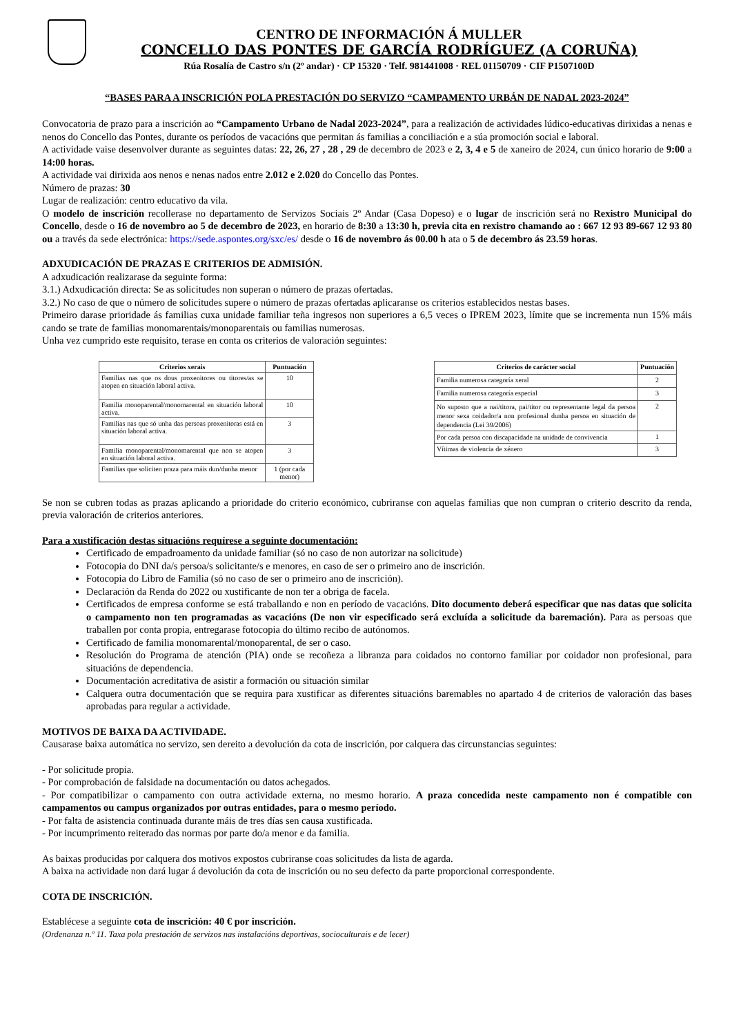CENTRO DE INFORMACIÓN Á MULLER
CONCELLO DAS PONTES DE GARCÍA RODRÍGUEZ (A CORUÑA)
Rúa Rosalía de Castro s/n (2º andar) · CP 15320 · Telf. 981441008 · REL 01150709 · CIF P1507100D
“BASES PARA A INSCRICIÓN POLA PRESTACIÓN DO SERVIZO “CAMPAMENTO URBÁN DE NADAL 2023-2024”
Convocatoria de prazo para a inscrición ao “Campamento Urbano de Nadal 2023-2024”, para a realización de actividades lúdico-educativas dirixidas a nenas e nenos do Concello das Pontes, durante os períodos de vacacións que permitan ás familias a conciliación e a súa promoción social e laboral.
A actividade vaise desenvolver durante as seguintes datas: 22, 26, 27 , 28 , 29 de decembro de 2023 e 2, 3, 4 e 5 de xaneiro de 2024, cun único horario de 9:00 a 14:00 horas.
A actividade vai dirixida aos nenos e nenas nados entre 2.012 e 2.020 do Concello das Pontes.
Número de prazas: 30
Lugar de realización: centro educativo da vila.
O modelo de inscrición recollerase no departamento de Servizos Sociais 2º Andar (Casa Dopeso) e o lugar de inscrición será no Rexistro Municipal do Concello, desde o 16 de novembro ao 5 de decembro de 2023, en horario de 8:30 a 13:30 h, previa cita en rexistro chamando ao : 667 12 93 89-667 12 93 80 ou a través da sede electrónica: https://sede.aspontes.org/sxc/es/ desde o 16 de novembro ás 00.00 h ata o 5 de decembro ás 23.59 horas.
ADXUDICACIÓN DE PRAZAS E CRITERIOS DE ADMISIÓN.
A adxudicación realizarase da seguinte forma:
3.1.) Adxudicación directa: Se as solicitudes non superan o número de prazas ofertadas.
3.2.) No caso de que o número de solicitudes supere o número de prazas ofertadas aplicaranse os criterios establecidos nestas bases.
Primeiro darase prioridade ás familias cuxa unidade familiar teña ingresos non superiores a 6,5 veces o IPREM 2023, límite que se incrementa nun 15% máis cando se trate de familias monomarentais/monoparentais ou familias numerosas.
Unha vez cumprido este requisito, terase en conta os criterios de valoración seguintes:
| Criterios xerais | Puntuación |
| --- | --- |
| Familias nas que os dous proxenitores ou titores/as se atopen en situación laboral activa. | 10 |
| Familia monoparental/monomarental en situación laboral activa. | 10 |
| Familias nas que só unha das persoas proxenitoras está en situación laboral activa. | 3 |
| Familia monoparental/monomarental que non se atopen en situación laboral activa. | 3 |
| Familias que soliciten praza para máis dun/dunha menor | 1 (por cada menor) |
| Criterios de carácter social | Puntuación |
| --- | --- |
| Familia numerosa categoría xeral | 2 |
| Familia numerosa categoría especial | 3 |
| No suposto que a nai/titora, pai/titor ou representante legal da persoa menor sexa coidador/a non profesional dunha persoa en situación de dependencia (Lei 39/2006) | 2 |
| Por cada persoa con discapacidade na unidade de convivencia | 1 |
| Vítimas de violencia de xénero | 3 |
Se non se cubren todas as prazas aplicando a prioridade do criterio económico, cubriranse con aquelas familias que non cumpran o criterio descrito da renda, previa valoración de criterios anteriores.
Para a xustificación destas situacións requírese a seguinte documentación:
Certificado de empadroamento da unidade familiar (só no caso de non autorizar na solicitude)
Fotocopia do DNI da/s persoa/s solicitante/s e menores, en caso de ser o primeiro ano de inscrición.
Fotocopia do Libro de Familia (só no caso de ser o primeiro ano de inscrición).
Declaración da Renda do 2022 ou xustificante de non ter a obriga de facela.
Certificados de empresa conforme se está traballando e non en período de vacacións. Dito documento deberá especificar que nas datas que solicita o campamento non ten programadas as vacacións (De non vir especificado será excluída a solicitude da baremación). Para as persoas que traballen por conta propia, entregarase fotocopia do último recibo de autónomos.
Certificado de familia monomarental/monoparental, de ser o caso.
Resolución do Programa de atención (PIA) onde se recoñeza a libranza para coidados no contorno familiar por coidador non profesional, para situacións de dependencia.
Documentación acreditativa de asistir a formación ou situación similar
Calquera outra documentación que se requira para xustificar as diferentes situacións baremables no apartado 4 de criterios de valoración das bases aprobadas para regular a actividade.
MOTIVOS DE BAIXA DA ACTIVIDADE.
Causarase baixa automática no servizo, sen dereito a devolución da cota de inscrición, por calquera das circunstancias seguintes:
- Por solicitude propia.
- Por comprobación de falsidade na documentación ou datos achegados.
- Por compatibilizar o campamento con outra actividade externa, no mesmo horario. A praza concedida neste campamento non é compatible con campamentos ou campus organizados por outras entidades, para o mesmo período.
- Por falta de asistencia continuada durante máis de tres días sen causa xustificada.
- Por incumprimento reiterado das normas por parte do/a menor e da familia.
As baixas producidas por calquera dos motivos expostos cubriranse coas solicitudes da lista de agarda.
A baixa na actividade non dará lugar á devolución da cota de inscrición ou no seu defecto da parte proporcional correspondente.
COTA DE INSCRICIÓN.
Establécese a seguinte cota de inscrición: 40 € por inscrición.
(Ordenanza n.º 11. Taxa pola prestación de servizos nas instalacións deportivas, socioculturais e de lecer)